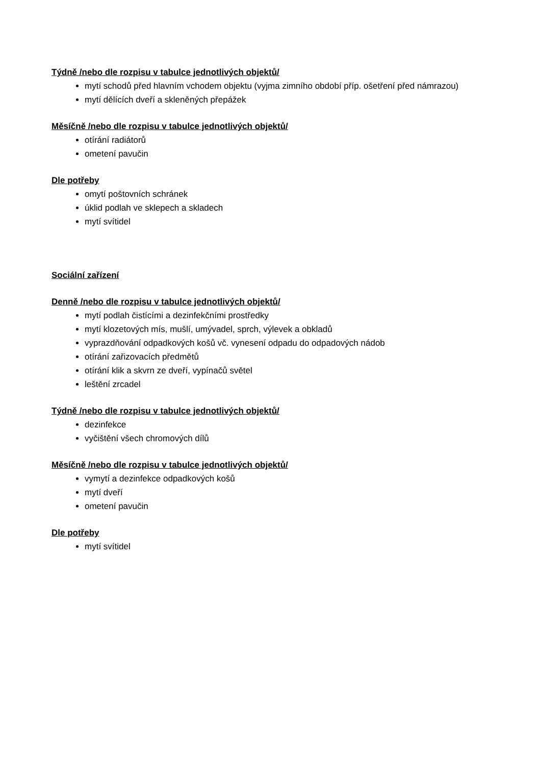Týdně /nebo dle rozpisu v tabulce jednotlivých objektů/
mytí schodů před hlavním vchodem objektu (vyjma zimního období příp. ošetření před námrazou)
mytí dělících dveří a skleněných přepážek
Měsíčně /nebo dle rozpisu v tabulce jednotlivých objektů/
otírání radiátorů
ometení pavučin
Dle potřeby
omytí poštovních schránek
úklid podlah ve sklepech a skladech
mytí svítidel
Sociální zařízení
Denně /nebo dle rozpisu v tabulce jednotlivých objektů/
mytí podlah čistícími a dezinfekčními prostředky
mytí klozetových mís, mušlí, umývadel, sprch, výlevek a obkladů
vyprazdňování odpadkových košů vč. vynesení odpadu do odpadových nádob
otírání zařizovacích předmětů
otírání klik a skvrn ze dveří, vypínačů světel
leštění zrcadel
Týdně /nebo dle rozpisu v tabulce jednotlivých objektů/
dezinfekce
vyčištění všech chromových dílů
Měsíčně /nebo dle rozpisu v tabulce jednotlivých objektů/
vymytí a dezinfekce odpadkových košů
mytí dveří
ometení pavučin
Dle potřeby
mytí svítidel